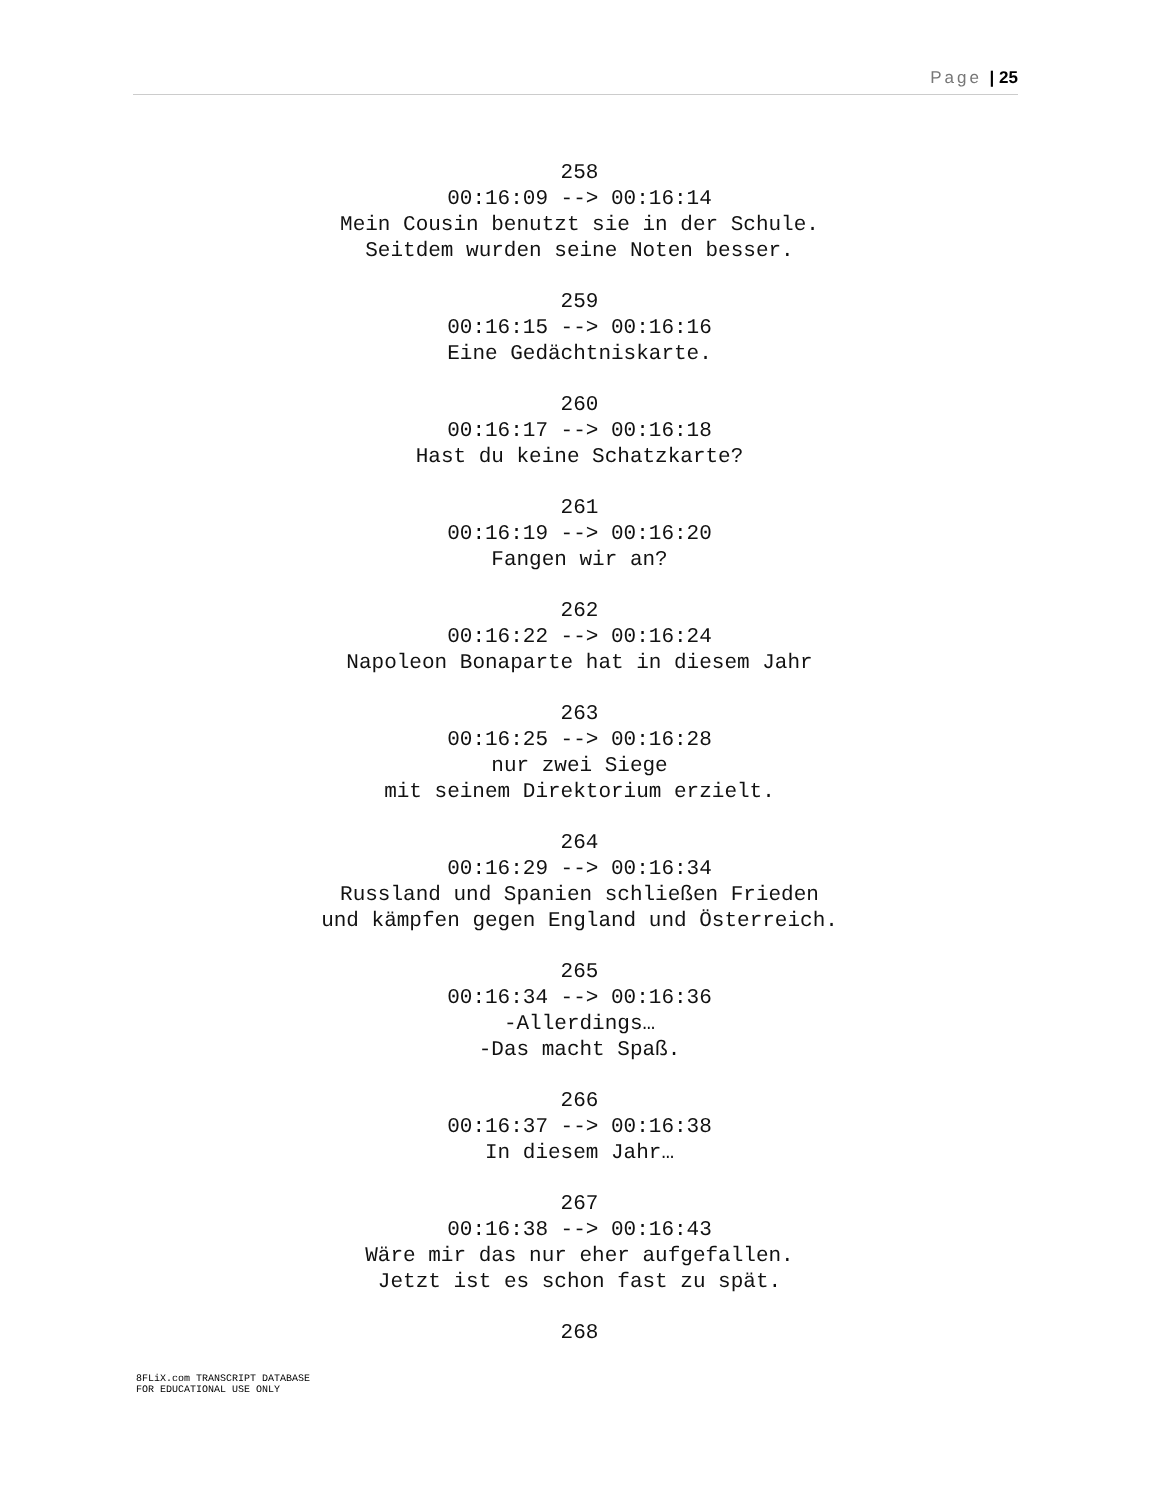Page | 25
258
00:16:09 --> 00:16:14
Mein Cousin benutzt sie in der Schule.
Seitdem wurden seine Noten besser.
259
00:16:15 --> 00:16:16
Eine Gedächtniskarte.
260
00:16:17 --> 00:16:18
Hast du keine Schatzkarte?
261
00:16:19 --> 00:16:20
Fangen wir an?
262
00:16:22 --> 00:16:24
Napoleon Bonaparte hat in diesem Jahr
263
00:16:25 --> 00:16:28
nur zwei Siege
mit seinem Direktorium erzielt.
264
00:16:29 --> 00:16:34
Russland und Spanien schließen Frieden
und kämpfen gegen England und Österreich.
265
00:16:34 --> 00:16:36
-Allerdings…
-Das macht Spaß.
266
00:16:37 --> 00:16:38
In diesem Jahr…
267
00:16:38 --> 00:16:43
Wäre mir das nur eher aufgefallen.
Jetzt ist es schon fast zu spät.
268
8FLiX.com TRANSCRIPT DATABASE
FOR EDUCATIONAL USE ONLY